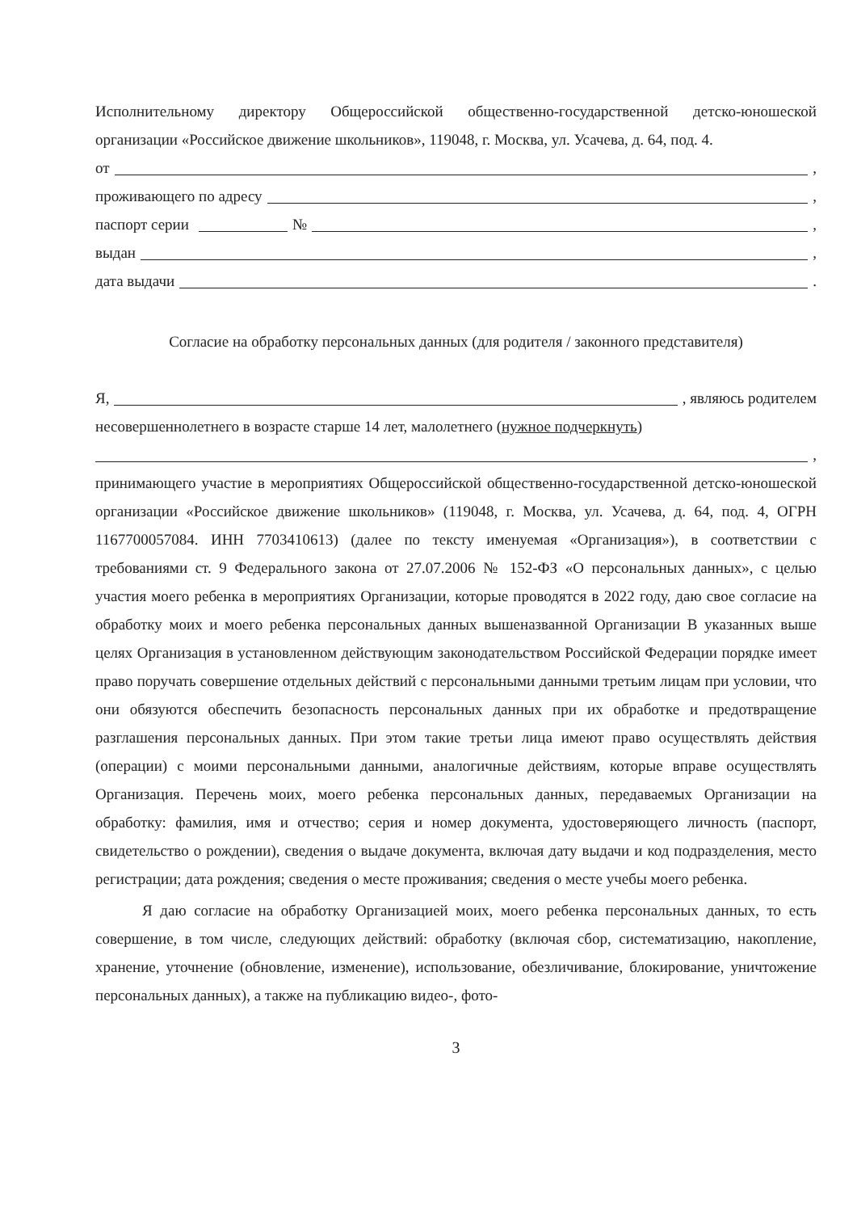Исполнительному директору Общероссийской общественно-государственной детско-юношеской организации «Российское движение школьников», 119048, г. Москва, ул. Усачева, д. 64, под. 4.
от ,
проживающего по адресу ,
паспорт серии № ,
выдан ,
дата выдачи .
Согласие на обработку персональных данных (для родителя / законного представителя)
Я, , являюсь родителем
несовершеннолетнего в возрасте старше 14 лет, малолетнего (нужное подчеркнуть)
,
принимающего участие в мероприятиях Общероссийской общественно-государственной детско-юношеской организации «Российское движение школьников» (119048, г. Москва, ул. Усачева, д. 64, под. 4, ОГРН 1167700057084. ИНН 7703410613) (далее по тексту именуемая «Организация»), в соответствии с требованиями ст. 9 Федерального закона от 27.07.2006 № 152-ФЗ «О персональных данных», с целью участия моего ребенка в мероприятиях Организации, которые проводятся в 2022 году, даю свое согласие на обработку моих и моего ребенка персональных данных вышеназванной Организации В указанных выше целях Организация в установленном действующим законодательством Российской Федерации порядке имеет право поручать совершение отдельных действий с персональными данными третьим лицам при условии, что они обязуются обеспечить безопасность персональных данных при их обработке и предотвращение разглашения персональных данных. При этом такие третьи лица имеют право осуществлять действия (операции) с моими персональными данными, аналогичные действиям, которые вправе осуществлять Организация. Перечень моих, моего ребенка персональных данных, передаваемых Организации на обработку: фамилия, имя и отчество; серия и номер документа, удостоверяющего личность (паспорт, свидетельство о рождении), сведения о выдаче документа, включая дату выдачи и код подразделения, место регистрации; дата рождения; сведения о месте проживания; сведения о месте учебы моего ребенка.
Я даю согласие на обработку Организацией моих, моего ребенка персональных данных, то есть совершение, в том числе, следующих действий: обработку (включая сбор, систематизацию, накопление, хранение, уточнение (обновление, изменение), использование, обезличивание, блокирование, уничтожение персональных данных), а также на публикацию видео-, фото-
3